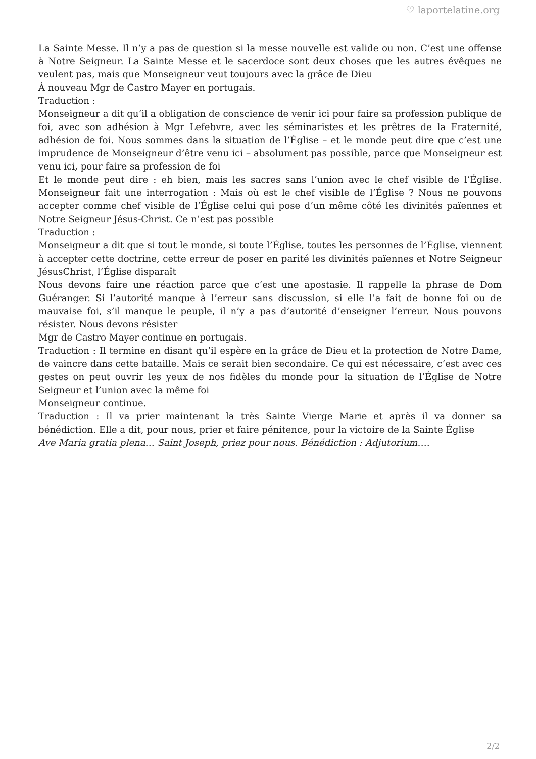♡ laportelatine.org
La Sainte Messe. Il n’y a pas de question si la messe nouvelle est valide ou non. C’est une offense à Notre Seigneur. La Sainte Messe et le sacerdoce sont deux choses que les autres évêques ne veulent pas, mais que Monseigneur veut toujours avec la grâce de Dieu
À nouveau Mgr de Castro Mayer en portugais.
Traduction :
Monseigneur a dit qu’il a obligation de conscience de venir ici pour faire sa profession publique de foi, avec son adhésion à Mgr Lefebvre, avec les séminaristes et les prêtres de la Fraternité, adhésion de foi. Nous sommes dans la situation de l’Église – et le monde peut dire que c’est une imprudence de Monseigneur d’être venu ici – absolument pas possible, parce que Monseigneur est venu ici, pour faire sa profession de foi
Et le monde peut dire : eh bien, mais les sacres sans l’union avec le chef visible de l’Église. Monseigneur fait une interrogation : Mais où est le chef visible de l’Église ? Nous ne pouvons accepter comme chef visible de l’Église celui qui pose d’un même côté les divinités païennes et Notre Seigneur Jésus-Christ. Ce n’est pas possible
Traduction :
Monseigneur a dit que si tout le monde, si toute l’Église, toutes les personnes de l’Église, viennent à accepter cette doctrine, cette erreur de poser en parité les divinités païennes et Notre Seigneur JésusChrist, l’Église disparaît
Nous devons faire une réaction parce que c’est une apostasie. Il rappelle la phrase de Dom Guéranger. Si l’autorité manque à l’erreur sans discussion, si elle l’a fait de bonne foi ou de mauvaise foi, s’il manque le peuple, il n’y a pas d’autorité d’enseigner l’erreur. Nous pouvons résister. Nous devons résister
Mgr de Castro Mayer continue en portugais.
Traduction : Il termine en disant qu’il espère en la grâce de Dieu et la protection de Notre Dame, de vaincre dans cette bataille. Mais ce serait bien secondaire. Ce qui est nécessaire, c’est avec ces gestes on peut ouvrir les yeux de nos fidèles du monde pour la situation de l’Église de Notre Seigneur et l’union avec la même foi
Monseigneur continue.
Traduction : Il va prier maintenant la très Sainte Vierge Marie et après il va donner sa bénédiction. Elle a dit, pour nous, prier et faire pénitence, pour la victoire de la Sainte Église
Ave Maria gratia plena… Saint Joseph, priez pour nous. Bénédiction : Adjutorium.…
2/2